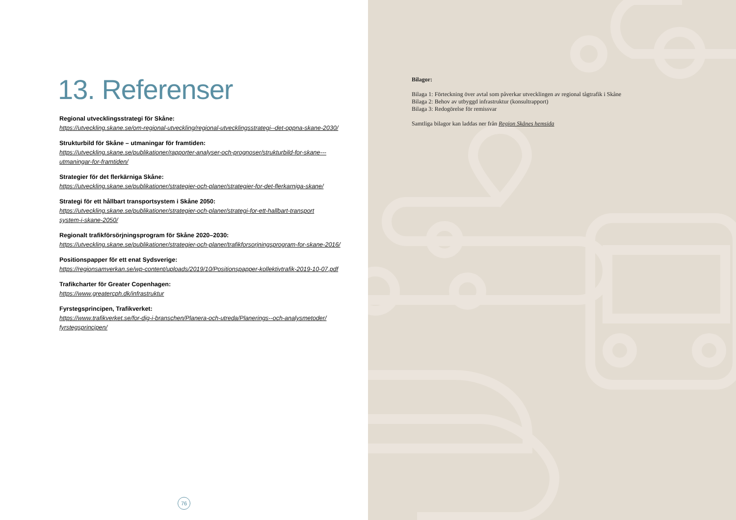13. Referenser
Regional utvecklingsstrategi för Skåne:
https://utveckling.skane.se/om-regional-utveckling/regional-utvecklingsstrategi--det-oppna-skane-2030/
Strukturbild för Skåne – utmaningar för framtiden:
https://utveckling.skane.se/publikationer/rapporter-analyser-och-prognoser/strukturbild-for-skane---
utmaningar-for-framtiden/
Strategier för det flerkärniga Skåne:
https://utveckling.skane.se/publikationer/strategier-och-planer/strategier-for-det-flerkarniga-skane/
Strategi för ett hållbart transportsystem i Skåne 2050:
https://utveckling.skane.se/publikationer/strategier-och-planer/strategi-for-ett-hallbart-transport
system-i-skane-2050/
Regionalt trafikförsörjningsprogram för Skåne 2020–2030:
https://utveckling.skane.se/publikationer/strategier-och-planer/trafikforsorjningsprogram-for-skane-2016/
Positionspapper för ett enat Sydsverige:
https://regionsamverkan.se/wp-content/uploads/2019/10/Positionspapper-kollektivtrafik-2019-10-07.pdf
Trafikcharter för Greater Copenhagen:
https://www.greatercph.dk/infrastruktur
Fyrstegsprincipen, Trafikverket:
https://www.trafikverket.se/for-dig-i-branschen/Planera-och-utreda/Planerings--och-analysmetoder/
fyrstegsprincipen/
76
Bilagor:
Bilaga 1: Förteckning över avtal som påverkar utvecklingen av regional tågtrafik i Skåne
Bilaga 2: Behov av utbyggd infrastruktur (konsultrapport)
Bilaga 3: Redogörelse för remissvar
Samtliga bilagor kan laddas ner från Region Skånes hemsida